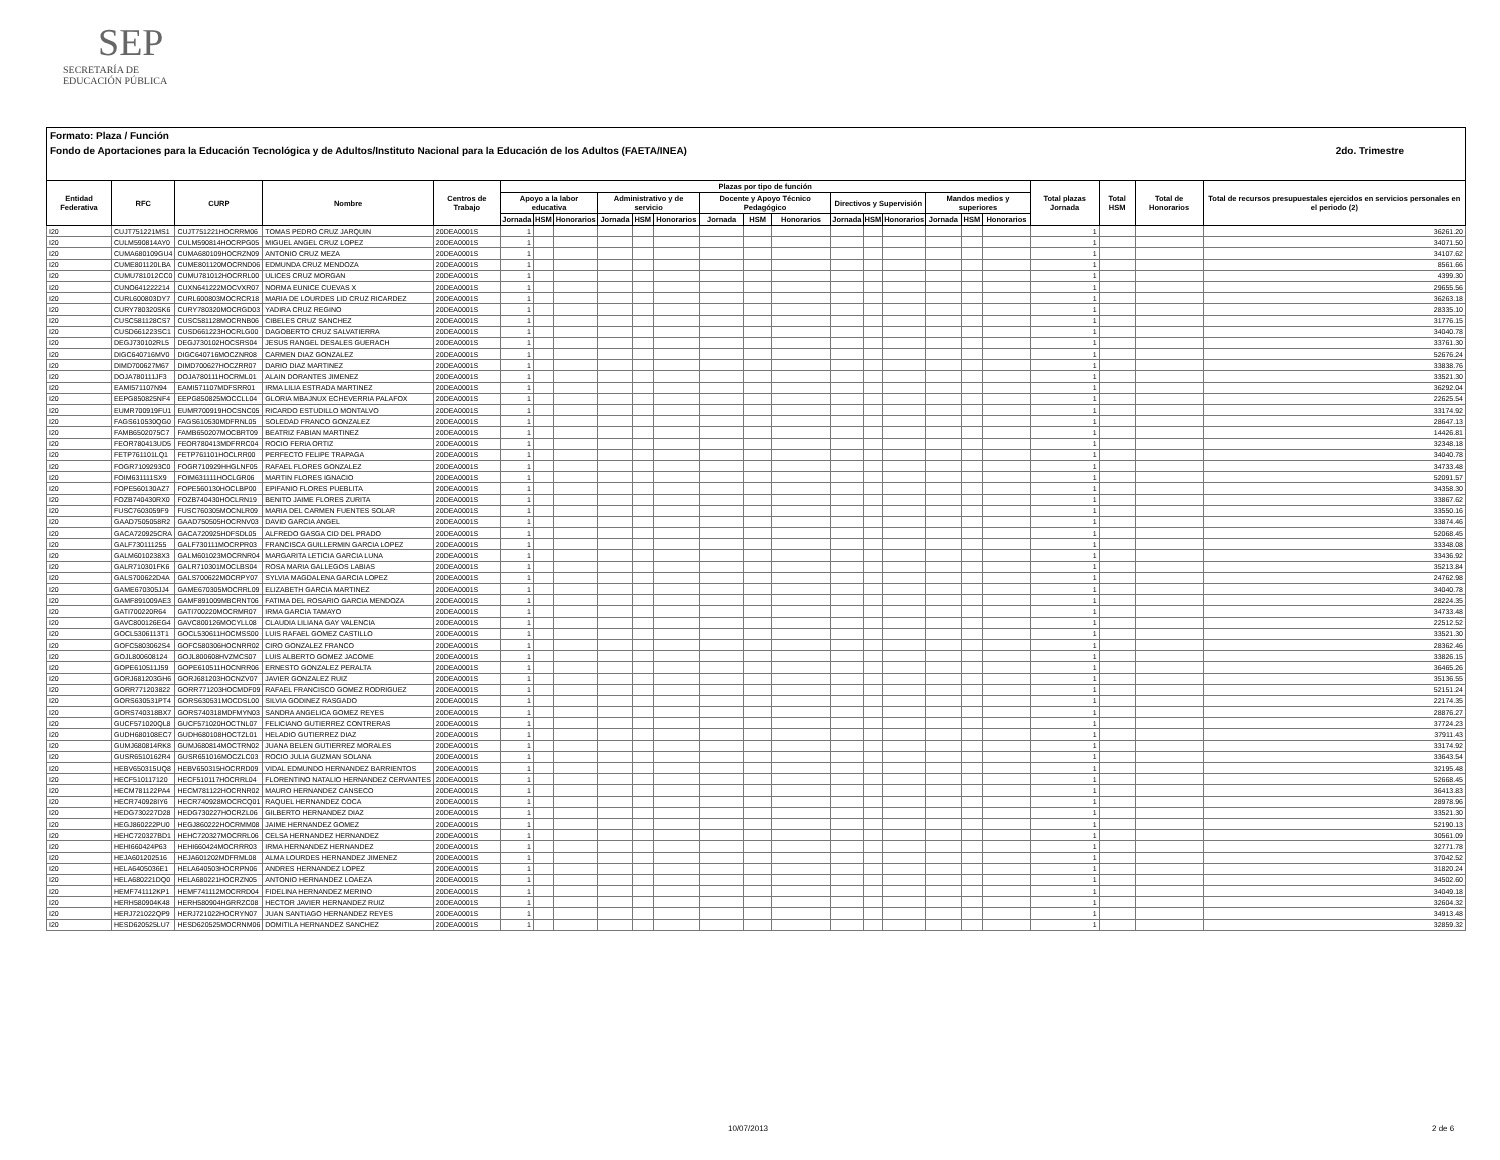SEP
SECRETARÍA DE
EDUCACIÓN PÚBLICA
Formato: Plaza / Función
Fondo de Aportaciones para la Educación Tecnológica y de Adultos/Instituto Nacional para la Educación de los Adultos (FAETA/INEA) 2do. Trimestre
| Entidad Federativa | RFC | CURP | Nombre | Centros de Trabajo | Plazas por tipo de función | | | | | | | | | | | | | | | Total plazas Jornada | Total HSM | Total de Honorarios | Total de recursos presupuestales ejercidos en servicios personales en el periodo (2) |
| --- | --- | --- | --- | --- | --- | --- | --- | --- | --- | --- | --- | --- | --- | --- | --- | --- | --- | --- | --- | --- | --- | --- | --- |
| | | | | | Apoyo a la labor educativa | | | Administrativo y de servicio | | | Docente y Apoyo Técnico Pedagógico | | | Directivos y Supervisión | | | Mandos medios y superiores | | | | | | |
| | | | | | Jornada | HSM | Honorarios | Jornada | HSM | Honorarios | Jornada | HSM | Honorarios | Jornada | HSM | Honorarios | Jornada | HSM | Honorarios | | | | |
| I20 | CUJT751221MS1 | CUJT751221HOCRRM06 | TOMAS PEDRO CRUZ JARQUIN | 20DEA0001S | 1 | | | | | | | | | | | | | | | 1 | | | 36261.20 |
| I20 | CULM590814AY0 | CULM590814HOCRPG05 | MIGUEL ANGEL CRUZ LOPEZ | 20DEA0001S | 1 | | | | | | | | | | | | | | | 1 | | | 34071.50 |
| I20 | CUMA680109GU4 | CUMA680109HOCRZN09 | ANTONIO CRUZ MEZA | 20DEA0001S | 1 | | | | | | | | | | | | | | | 1 | | | 34107.62 |
| I20 | CUME801120LBA | CUME801120MOCRND06 | EDMUNDA CRUZ MENDOZA | 20DEA0001S | 1 | | | | | | | | | | | | | | | 1 | | | 8561.66 |
| I20 | CUMU781012CC0 | CUMU781012HOCRRL00 | ULICES CRUZ MORGAN | 20DEA0001S | 1 | | | | | | | | | | | | | | | 1 | | | 4399.30 |
| I20 | CUNO641222214 | CUXN641222MOCVXR07 | NORMA EUNICE CUEVAS X | 20DEA0001S | 1 | | | | | | | | | | | | | | | 1 | | | 29655.56 |
| I20 | CURL600803DY7 | CURL600803MOCRCR18 | MARIA DE LOURDES LID CRUZ RICARDEZ | 20DEA0001S | 1 | | | | | | | | | | | | | | | 1 | | | 36263.18 |
| I20 | CURY780320SK6 | CURY780320MOCRGD03 | YADIRA CRUZ REGINO | 20DEA0001S | 1 | | | | | | | | | | | | | | | 1 | | | 28335.10 |
| I20 | CUSC581128CS7 | CUSC581128MOCRNB06 | CIBELES CRUZ SANCHEZ | 20DEA0001S | 1 | | | | | | | | | | | | | | | 1 | | | 31776.15 |
| I20 | CUSD661223SC1 | CUSD661223HOCRLG00 | DAGOBERTO CRUZ SALVATIERRA | 20DEA0001S | 1 | | | | | | | | | | | | | | | 1 | | | 34040.78 |
| I20 | DEGJ730102RL5 | DEGJ730102HOCSRS04 | JESUS RANGEL DESALES GUERACH | 20DEA0001S | 1 | | | | | | | | | | | | | | | 1 | | | 33761.30 |
| I20 | DIGC640716MV0 | DIGC640716MOCZNR08 | CARMEN DIAZ GONZALEZ | 20DEA0001S | 1 | | | | | | | | | | | | | | | 1 | | | 52676.24 |
| I20 | DIMD700627M67 | DIMD700627HOCZRR07 | DARIO DIAZ MARTINEZ | 20DEA0001S | 1 | | | | | | | | | | | | | | | 1 | | | 33838.76 |
| I20 | DOJA780111JF3 | DOJA780111HOCRML01 | ALAIN DORANTES JIMENEZ | 20DEA0001S | 1 | | | | | | | | | | | | | | | 1 | | | 33521.30 |
| I20 | EAMI571107N94 | EAMI571107MDFSRR01 | IRMA LILIA ESTRADA MARTINEZ | 20DEA0001S | 1 | | | | | | | | | | | | | | | 1 | | | 36292.04 |
| I20 | EEPG850825NF4 | EEPG850825MOCCLL04 | GLORIA MBAJNUX ECHEVERRIA PALAFOX | 20DEA0001S | 1 | | | | | | | | | | | | | | | 1 | | | 22625.54 |
| I20 | EUMR700919FU1 | EUMR700919HOCSNC05 | RICARDO ESTUDILLO MONTALVO | 20DEA0001S | 1 | | | | | | | | | | | | | | | 1 | | | 33174.92 |
| I20 | FAGS610530QG0 | FAGS610530MDFRNL05 | SOLEDAD FRANCO GONZALEZ | 20DEA0001S | 1 | | | | | | | | | | | | | | | 1 | | | 28647.13 |
| I20 | FAMB6502075C7 | FAMB650207MOCBRT09 | BEATRIZ FABIAN MARTINEZ | 20DEA0001S | 1 | | | | | | | | | | | | | | | 1 | | | 14426.81 |
| I20 | FEOR780413UD5 | FEOR780413MDFRRC04 | ROCIO FERIA ORTIZ | 20DEA0001S | 1 | | | | | | | | | | | | | | | 1 | | | 32348.18 |
| I20 | FETP761101LQ1 | FETP761101HOCLRR00 | PERFECTO FELIPE TRAPAGA | 20DEA0001S | 1 | | | | | | | | | | | | | | | 1 | | | 34040.78 |
| I20 | FOGR7109293C0 | FOGR710929HHGLNF05 | RAFAEL FLORES GONZALEZ | 20DEA0001S | 1 | | | | | | | | | | | | | | | 1 | | | 34733.48 |
| I20 | FOIM631111SX9 | FOIM631111HOCLGR06 | MARTIN FLORES IGNACIO | 20DEA0001S | 1 | | | | | | | | | | | | | | | 1 | | | 52091.57 |
| I20 | FOPE560130AZ7 | FOPE560130HOCLBP00 | EPIFANIO FLORES PUEBLITA | 20DEA0001S | 1 | | | | | | | | | | | | | | | 1 | | | 34358.30 |
| I20 | FOZB740430RX0 | FOZB740430HOCLRN19 | BENITO JAIME FLORES ZURITA | 20DEA0001S | 1 | | | | | | | | | | | | | | | 1 | | | 33867.62 |
| I20 | FUSC7603059F9 | FUSC760305MOCNLR09 | MARIA DEL CARMEN FUENTES SOLAR | 20DEA0001S | 1 | | | | | | | | | | | | | | | 1 | | | 33550.16 |
| I20 | GAAD7505058R2 | GAAD750505HOCRNV03 | DAVID GARCIA ANGEL | 20DEA0001S | 1 | | | | | | | | | | | | | | | 1 | | | 33874.46 |
| I20 | GACA720925CRA | GACA720925HDFSDL05 | ALFREDO GASGA CID DEL PRADO | 20DEA0001S | 1 | | | | | | | | | | | | | | | 1 | | | 52068.45 |
| I20 | GALF730111255 | GALF730111MOCRPR03 | FRANCISCA GUILLERMIN GARCIA LOPEZ | 20DEA0001S | 1 | | | | | | | | | | | | | | | 1 | | | 33348.08 |
| I20 | GALM6010238X3 | GALM601023MOCRNR04 | MARGARITA LETICIA GARCIA LUNA | 20DEA0001S | 1 | | | | | | | | | | | | | | | 1 | | | 33436.92 |
| I20 | GALR710301FK6 | GALR710301MOCLBS04 | ROSA MARIA GALLEGOS LABIAS | 20DEA0001S | 1 | | | | | | | | | | | | | | | 1 | | | 35213.84 |
| I20 | GALS700622D4A | GALS700622MOCRPY07 | SYLVIA MAGDALENA GARCIA LOPEZ | 20DEA0001S | 1 | | | | | | | | | | | | | | | 1 | | | 24762.98 |
| I20 | GAME670305JJ4 | GAME670305MOCRRL09 | ELIZABETH GARCIA MARTINEZ | 20DEA0001S | 1 | | | | | | | | | | | | | | | 1 | | | 34040.78 |
| I20 | GAMF891009AE3 | GAMF891009MBCRNT06 | FATIMA DEL ROSARIO GARCIA MENDOZA | 20DEA0001S | 1 | | | | | | | | | | | | | | | 1 | | | 28224.35 |
| I20 | GATI700220R64 | GATI700220MOCRMR07 | IRMA GARCIA TAMAYO | 20DEA0001S | 1 | | | | | | | | | | | | | | | 1 | | | 34733.48 |
| I20 | GAVC800126EG4 | GAVC800126MOCYLL08 | CLAUDIA LILIANA GAY VALENCIA | 20DEA0001S | 1 | | | | | | | | | | | | | | | 1 | | | 22512.52 |
| I20 | GOCL5306113T1 | GOCL530611HOCMSS00 | LUIS RAFAEL GOMEZ CASTILLO | 20DEA0001S | 1 | | | | | | | | | | | | | | | 1 | | | 33521.30 |
| I20 | GOFC5803062S4 | GOFC580306HOCNRR02 | CIRO GONZALEZ FRANCO | 20DEA0001S | 1 | | | | | | | | | | | | | | | 1 | | | 28362.46 |
| I20 | GOJL800608124 | GOJL800608HVZMCS07 | LUIS ALBERTO GOMEZ JACOME | 20DEA0001S | 1 | | | | | | | | | | | | | | | 1 | | | 33826.15 |
| I20 | GOPE610511J59 | GOPE610511HOCNRR06 | ERNESTO GONZALEZ PERALTA | 20DEA0001S | 1 | | | | | | | | | | | | | | | 1 | | | 36465.26 |
| I20 | GORJ681203GH6 | GORJ681203HOCNZV07 | JAVIER GONZALEZ RUIZ | 20DEA0001S | 1 | | | | | | | | | | | | | | | 1 | | | 35136.55 |
| I20 | GORR771203822 | GORR771203HOCMDF09 | RAFAEL FRANCISCO GOMEZ RODRIGUEZ | 20DEA0001S | 1 | | | | | | | | | | | | | | | 1 | | | 52151.24 |
| I20 | GORS630531PT4 | GORS630531MOCDSL00 | SILVIA GODINEZ RASGADO | 20DEA0001S | 1 | | | | | | | | | | | | | | | 1 | | | 22174.35 |
| I20 | GORS740318BX7 | GORS740318MDFMYN03 | SANDRA ANGELICA GOMEZ REYES | 20DEA0001S | 1 | | | | | | | | | | | | | | | 1 | | | 28876.27 |
| I20 | GUCF571020QL8 | GUCF571020HOCTNL07 | FELICIANO GUTIERREZ CONTRERAS | 20DEA0001S | 1 | | | | | | | | | | | | | | | 1 | | | 37724.23 |
| I20 | GUDH680108EC7 | GUDH680108HOCTZL01 | HELADIO GUTIERREZ DIAZ | 20DEA0001S | 1 | | | | | | | | | | | | | | | 1 | | | 37911.43 |
| I20 | GUMJ680814RK8 | GUMJ680814MOCTRN02 | JUANA BELEN GUTIERREZ MORALES | 20DEA0001S | 1 | | | | | | | | | | | | | | | 1 | | | 33174.92 |
| I20 | GUSR6510162R4 | GUSR651016MOCZLC03 | ROCIO JULIA GUZMAN SOLANA | 20DEA0001S | 1 | | | | | | | | | | | | | | | 1 | | | 33643.54 |
| I20 | HEBV650315UQ8 | HEBV650315HOCRRD09 | VIDAL EDMUNDO HERNANDEZ BARRIENTOS | 20DEA0001S | 1 | | | | | | | | | | | | | | | 1 | | | 32195.48 |
| I20 | HECF510117120 | HECF510117HOCRRL04 | FLORENTINO NATALIO HERNANDEZ CERVANTES | 20DEA0001S | 1 | | | | | | | | | | | | | | | 1 | | | 52668.45 |
| I20 | HECM781122PA4 | HECM781122HOCRNR02 | MAURO HERNANDEZ CANSECO | 20DEA0001S | 1 | | | | | | | | | | | | | | | 1 | | | 36413.83 |
| I20 | HECR740928IY6 | HECR740928MOCRCQ01 | RAQUEL HERNANDEZ COCA | 20DEA0001S | 1 | | | | | | | | | | | | | | | 1 | | | 28978.96 |
| I20 | HEDG730227D28 | HEDG730227HOCRZL06 | GILBERTO HERNANDEZ DIAZ | 20DEA0001S | 1 | | | | | | | | | | | | | | | 1 | | | 33521.30 |
| I20 | HEGJ860222PU0 | HEGJ860222HOCRMM08 | JAIME HERNANDEZ GOMEZ | 20DEA0001S | 1 | | | | | | | | | | | | | | | 1 | | | 52190.13 |
| I20 | HEHC720327BD1 | HEHC720327MOCRRL06 | CELSA HERNANDEZ HERNANDEZ | 20DEA0001S | 1 | | | | | | | | | | | | | | | 1 | | | 30561.09 |
| I20 | HEHI660424P63 | HEHI660424MOCRRR03 | IRMA HERNANDEZ HERNANDEZ | 20DEA0001S | 1 | | | | | | | | | | | | | | | 1 | | | 32771.78 |
| I20 | HEJA601202516 | HEJA601202MDFRML08 | ALMA LOURDES HERNANDEZ JIMENEZ | 20DEA0001S | 1 | | | | | | | | | | | | | | | 1 | | | 37042.52 |
| I20 | HELA6405036E1 | HELA640503HOCRPN06 | ANDRES HERNANDEZ LOPEZ | 20DEA0001S | 1 | | | | | | | | | | | | | | | 1 | | | 31820.24 |
| I20 | HELA680221DQ0 | HELA680221HOCRZN05 | ANTONIO HERNANDEZ LOAEZA | 20DEA0001S | 1 | | | | | | | | | | | | | | | 1 | | | 34502.60 |
| I20 | HEMF741112KP1 | HEMF741112MOCRRD04 | FIDELINA HERNANDEZ MERINO | 20DEA0001S | 1 | | | | | | | | | | | | | | | 1 | | | 34049.18 |
| I20 | HERH580904K48 | HERH580904HGRRZC08 | HECTOR JAVIER HERNANDEZ RUIZ | 20DEA0001S | 1 | | | | | | | | | | | | | | | 1 | | | 32604.32 |
| I20 | HERJ721022QP9 | HERJ721022HOCRYN07 | JUAN SANTIAGO HERNANDEZ REYES | 20DEA0001S | 1 | | | | | | | | | | | | | | | 1 | | | 34913.48 |
| I20 | HESD620525LU7 | HESD620525MOCRNM06 | DOMITILA HERNANDEZ SANCHEZ | 20DEA0001S | 1 | | | | | | | | | | | | | | | 1 | | | 32859.32 |
10/07/2013 2 de 6